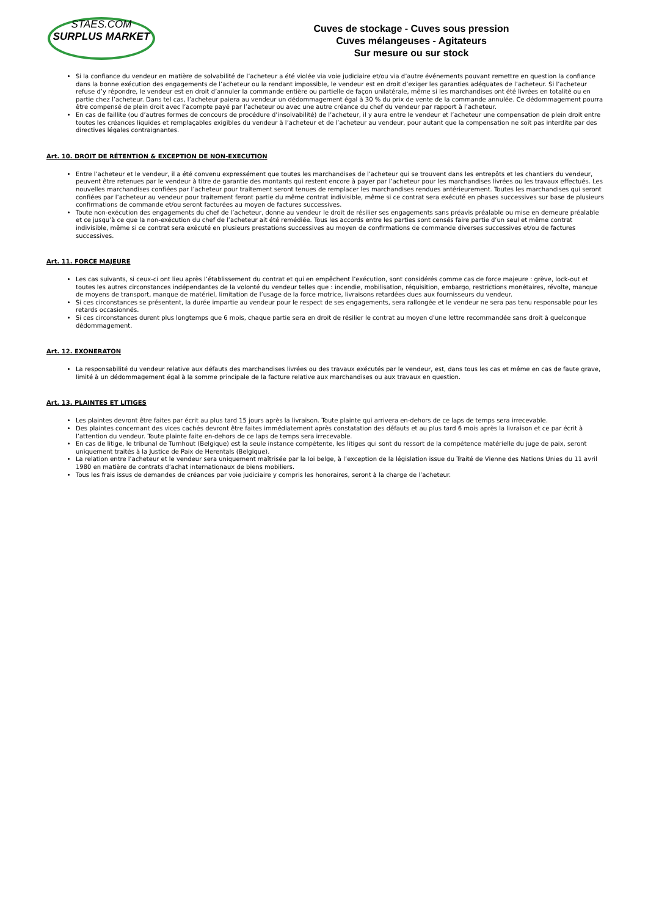STAES.COM
SURPLUS MARKET
Cuves de stockage - Cuves sous pression
Cuves mélangeuses - Agitateurs
Sur mesure ou sur stock
Si la confiance du vendeur en matière de solvabilité de l’acheteur a été violée via voie judiciaire et/ou via d’autre événements pouvant remettre en question la confiance dans la bonne exécution des engagements de l’acheteur ou la rendant impossible, le vendeur est en droit d’exiger les garanties adéquates de l’acheteur. Si l’acheteur refuse d’y répondre, le vendeur est en droit d’annuler la commande entière ou partielle de façon unilatérale, même si les marchandises ont été livrées en totalité ou en partie chez l’acheteur. Dans tel cas, l’acheteur paiera au vendeur un dédommagement égal à 30 % du prix de vente de la commande annulée. Ce dédommagement pourra être compensé de plein droit avec l’acompte payé par l’acheteur ou avec une autre créance du chef du vendeur par rapport à l’acheteur.
En cas de faillite (ou d’autres formes de concours de procédure d’insolvabilité) de l’acheteur, il y aura entre le vendeur et l’acheteur une compensation de plein droit entre toutes les créances liquides et remplaçables exigibles du vendeur à l’acheteur et de l’acheteur au vendeur, pour autant que la compensation ne soit pas interdite par des directives légales contraignantes.
Art. 10. DROIT DE RÉTENTION & EXCEPTION DE NON-EXECUTION
Entre l’acheteur et le vendeur, il a été convenu expressément que toutes les marchandises de l’acheteur qui se trouvent dans les entrepôts et les chantiers du vendeur, peuvent être retenues par le vendeur à titre de garantie des montants qui restent encore à payer par l’acheteur pour les marchandises livrées ou les travaux effectués. Les nouvelles marchandises confiées par l’acheteur pour traitement seront tenues de remplacer les marchandises rendues antérieurement. Toutes les marchandises qui seront confiées par l’acheteur au vendeur pour traitement feront partie du même contrat indivisible, même si ce contrat sera exécuté en phases successives sur base de plusieurs confirmations de commande et/ou seront facturées au moyen de factures successives.
Toute non-exécution des engagements du chef de l’acheteur, donne au vendeur le droit de résilier ses engagements sans préavis préalable ou mise en demeure préalable et ce jusqu’à ce que la non-exécution du chef de l’acheteur ait été remédiée. Tous les accords entre les parties sont censés faire partie d’un seul et même contrat indivisible, même si ce contrat sera exécuté en plusieurs prestations successives au moyen de confirmations de commande diverses successives et/ou de factures successives.
Art. 11. FORCE MAJEURE
Les cas suivants, si ceux-ci ont lieu après l’établissement du contrat et qui en empêchent l’exécution, sont considérés comme cas de force majeure : grève, lock-out et toutes les autres circonstances indépendantes de la volonté du vendeur telles que : incendie, mobilisation, réquisition, embargo, restrictions monétaires, révolte, manque de moyens de transport, manque de matériel, limitation de l’usage de la force motrice, livraisons retardées dues aux fournisseurs du vendeur.
Si ces circonstances se présentent, la durée impartie au vendeur pour le respect de ses engagements, sera rallongée et le vendeur ne sera pas tenu responsable pour les retards occasionnés.
Si ces circonstances durent plus longtemps que 6 mois, chaque partie sera en droit de résilier le contrat au moyen d’une lettre recommandée sans droit à quelconque dédommagement.
Art. 12. EXONERATON
La responsabilité du vendeur relative aux défauts des marchandises livrées ou des travaux exécutés par le vendeur, est, dans tous les cas et même en cas de faute grave, limité à un dédommagement égal à la somme principale de la facture relative aux marchandises ou aux travaux en question.
Art. 13. PLAINTES ET LITIGES
Les plaintes devront être faites par écrit au plus tard 15 jours après la livraison. Toute plainte qui arrivera en-dehors de ce laps de temps sera irrecevable.
Des plaintes concernant des vices cachés devront être faites immédiatement après constatation des défauts et au plus tard 6 mois après la livraison et ce par écrit à l’attention du vendeur. Toute plainte faite en-dehors de ce laps de temps sera irrecevable.
En cas de litige, le tribunal de Turnhout (Belgique) est la seule instance compétente, les litiges qui sont du ressort de la compétence matérielle du juge de paix, seront uniquement traités à la Justice de Paix de Herentals (Belgique).
La relation entre l’acheteur et le vendeur sera uniquement maîtrisée par la loi belge, à l’exception de la législation issue du Traité de Vienne des Nations Unies du 11 avril 1980 en matière de contrats d’achat internationaux de biens mobiliers.
Tous les frais issus de demandes de créances par voie judiciaire y compris les honoraires, seront à la charge de l’acheteur.